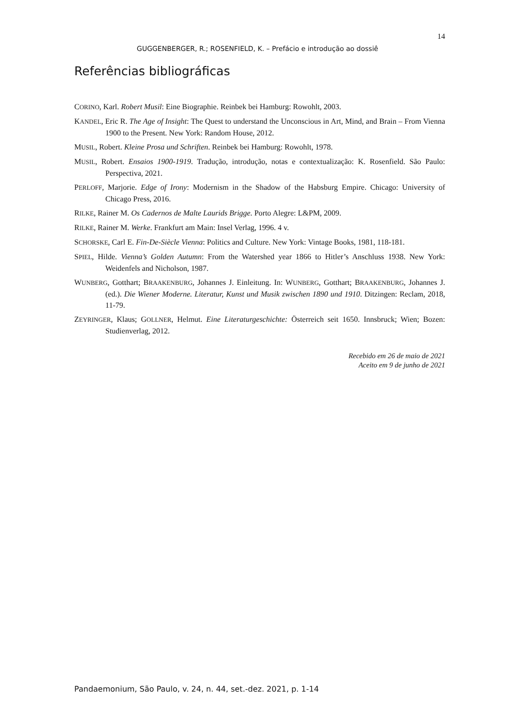14
GUGGENBERGER, R.; ROSENFIELD, K. – Prefácio e introdução ao dossiê
Referências bibliográficas
CORINO, Karl. Robert Musil: Eine Biographie. Reinbek bei Hamburg: Rowohlt, 2003.
KANDEL, Eric R. The Age of Insight: The Quest to understand the Unconscious in Art, Mind, and Brain – From Vienna 1900 to the Present. New York: Random House, 2012.
MUSIL, Robert. Kleine Prosa und Schriften. Reinbek bei Hamburg: Rowohlt, 1978.
MUSIL, Robert. Ensaios 1900-1919. Tradução, introdução, notas e contextualização: K. Rosenfield. São Paulo: Perspectiva, 2021.
PERLOFF, Marjorie. Edge of Irony: Modernism in the Shadow of the Habsburg Empire. Chicago: University of Chicago Press, 2016.
RILKE, Rainer M. Os Cadernos de Malte Laurids Brigge. Porto Alegre: L&PM, 2009.
RILKE, Rainer M. Werke. Frankfurt am Main: Insel Verlag, 1996. 4 v.
SCHORSKE, Carl E. Fin-De-Siècle Vienna: Politics and Culture. New York: Vintage Books, 1981, 118-181.
SPIEL, Hilde. Vienna’s Golden Autumn: From the Watershed year 1866 to Hitler’s Anschluss 1938. New York: Weidenfels and Nicholson, 1987.
WUNBERG, Gotthart; BRAAKENBURG, Johannes J. Einleitung. In: WUNBERG, Gotthart; BRAAKENBURG, Johannes J. (ed.). Die Wiener Moderne. Literatur, Kunst und Musik zwischen 1890 und 1910. Ditzingen: Reclam, 2018, 11-79.
ZEYRINGER, Klaus; GOLLNER, Helmut. Eine Literaturgeschichte: Österreich seit 1650. Innsbruck; Wien; Bozen: Studienverlag, 2012.
Recebido em 26 de maio de 2021
Aceito em 9 de junho de 2021
Pandaemonium, São Paulo, v. 24, n. 44, set.-dez. 2021, p. 1-14